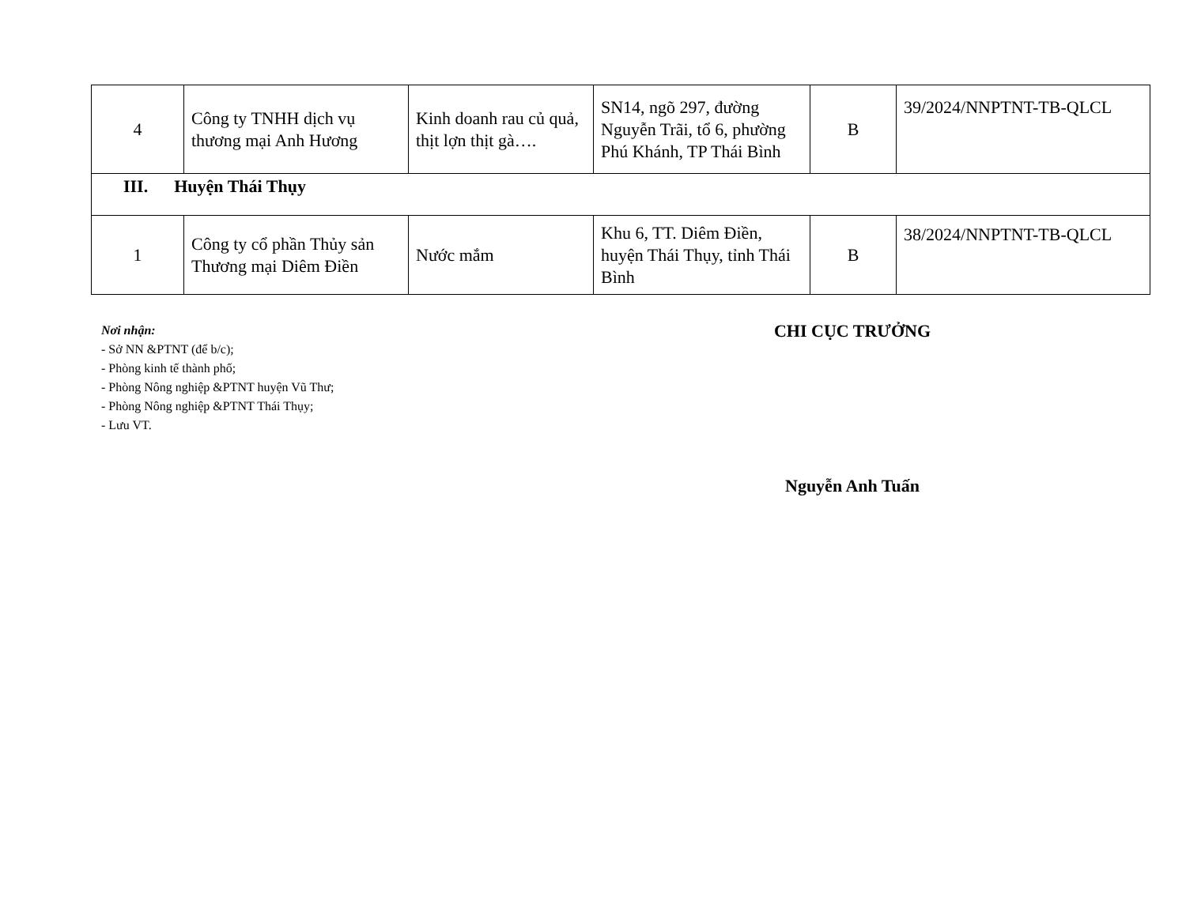| 4 | Công ty TNHH dịch vụ thương mại Anh Hương | Kinh doanh rau củ quả, thịt lợn thịt gà…. | SN14, ngõ 297, đường Nguyễn Trãi, tổ 6, phường Phú Khánh, TP Thái Bình | B | 39/2024/NNPTNT-TB-QLCL |
| III. Huyện Thái Thụy | | | | | |
| 1 | Công ty cổ phần Thủy sản Thương mại Diêm Điền | Nước mắm | Khu 6, TT. Diêm Điền, huyện Thái Thụy, tỉnh Thái Bình | B | 38/2024/NNPTNT-TB-QLCL |
Nơi nhận:
- Sở NN &PTNT (để b/c);
- Phòng kinh tế thành phố;
- Phòng Nông nghiệp &PTNT huyện Vũ Thư;
- Phòng Nông nghiệp &PTNT Thái Thụy;
- Lưu VT.
CHI CỤC TRƯỞNG
Nguyễn Anh Tuấn